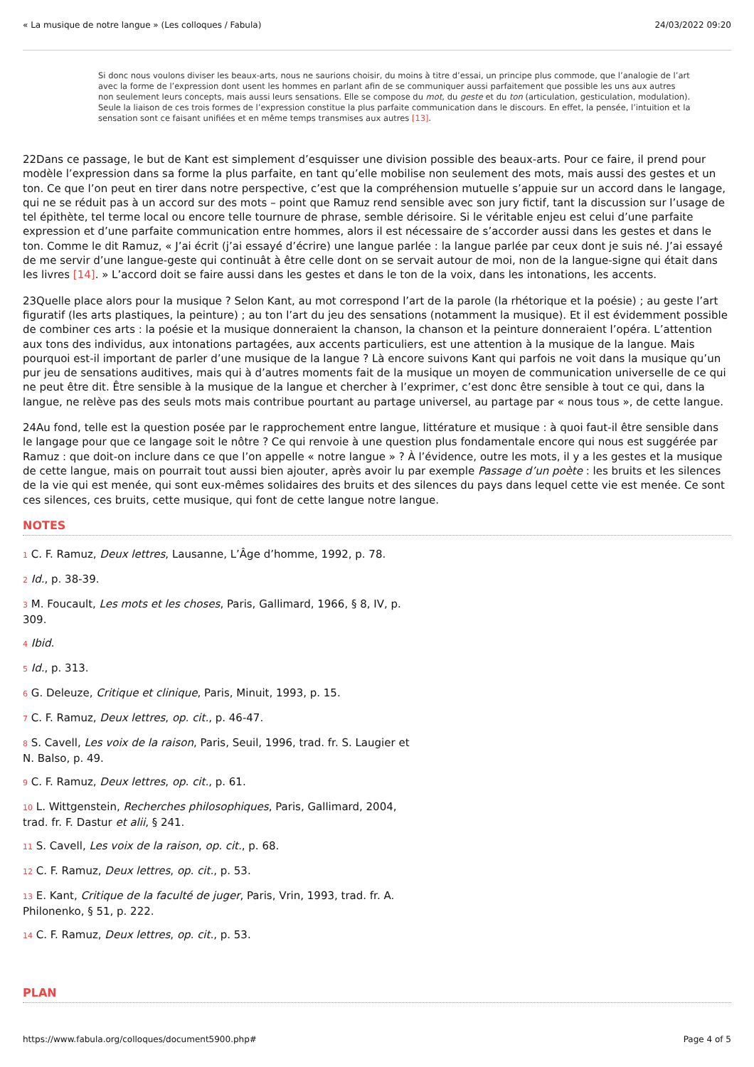« La musique de notre langue » (Les colloques / Fabula) 24/03/2022 09:20
Si donc nous voulons diviser les beaux-arts, nous ne saurions choisir, du moins à titre d’essai, un principe plus commode, que l’analogie de l’art avec la forme de l’expression dont usent les hommes en parlant afin de se communiquer aussi parfaitement que possible les uns aux autres non seulement leurs concepts, mais aussi leurs sensations. Elle se compose du mot, du geste et du ton (articulation, gesticulation, modulation). Seule la liaison de ces trois formes de l’expression constitue la plus parfaite communication dans le discours. En effet, la pensée, l’intuition et la sensation sont ce faisant unifiées et en même temps transmises aux autres [13].
22Dans ce passage, le but de Kant est simplement d’esquisser une division possible des beaux-arts. Pour ce faire, il prend pour modèle l’expression dans sa forme la plus parfaite, en tant qu’elle mobilise non seulement des mots, mais aussi des gestes et un ton. Ce que l’on peut en tirer dans notre perspective, c’est que la compréhension mutuelle s’appuie sur un accord dans le langage, qui ne se réduit pas à un accord sur des mots – point que Ramuz rend sensible avec son jury fictif, tant la discussion sur l’usage de tel épithète, tel terme local ou encore telle tournure de phrase, semble dérisoire. Si le véritable enjeu est celui d’une parfaite expression et d’une parfaite communication entre hommes, alors il est nécessaire de s’accorder aussi dans les gestes et dans le ton. Comme le dit Ramuz, « J’ai écrit (j’ai essayé d’écrire) une langue parlée : la langue parlée par ceux dont je suis né. J’ai essayé de me servir d’une langue-geste qui continuât à être celle dont on se servait autour de moi, non de la langue-signe qui était dans les livres [14]. » L’accord doit se faire aussi dans les gestes et dans le ton de la voix, dans les intonations, les accents.
23Quelle place alors pour la musique ? Selon Kant, au mot correspond l’art de la parole (la rhétorique et la poésie) ; au geste l’art figuratif (les arts plastiques, la peinture) ; au ton l’art du jeu des sensations (notamment la musique). Et il est évidemment possible de combiner ces arts : la poésie et la musique donneraient la chanson, la chanson et la peinture donneraient l’opéra. L’attention aux tons des individus, aux intonations partagées, aux accents particuliers, est une attention à la musique de la langue. Mais pourquoi est-il important de parler d’une musique de la langue ? Là encore suivons Kant qui parfois ne voit dans la musique qu’un pur jeu de sensations auditives, mais qui à d’autres moments fait de la musique un moyen de communication universelle de ce qui ne peut être dit. Être sensible à la musique de la langue et chercher à l’exprimer, c’est donc être sensible à tout ce qui, dans la langue, ne relève pas des seuls mots mais contribue pourtant au partage universel, au partage par « nous tous », de cette langue.
24Au fond, telle est la question posée par le rapprochement entre langue, littérature et musique : à quoi faut-il être sensible dans le langage pour que ce langage soit le nôtre ? Ce qui renvoie à une question plus fondamentale encore qui nous est suggérée par Ramuz : que doit-on inclure dans ce que l’on appelle « notre langue » ? À l’évidence, outre les mots, il y a les gestes et la musique de cette langue, mais on pourrait tout aussi bien ajouter, après avoir lu par exemple Passage d’un poète : les bruits et les silences de la vie qui est menée, qui sont eux-mêmes solidaires des bruits et des silences du pays dans lequel cette vie est menée. Ce sont ces silences, ces bruits, cette musique, qui font de cette langue notre langue.
NOTES
1 C. F. Ramuz, Deux lettres, Lausanne, L’Âge d’homme, 1992, p. 78.
2 Id., p. 38-39.
3 M. Foucault, Les mots et les choses, Paris, Gallimard, 1966, § 8, IV, p. 309.
4 Ibid.
5 Id., p. 313.
6 G. Deleuze, Critique et clinique, Paris, Minuit, 1993, p. 15.
7 C. F. Ramuz, Deux lettres, op. cit., p. 46-47.
8 S. Cavell, Les voix de la raison, Paris, Seuil, 1996, trad. fr. S. Laugier et N. Balso, p. 49.
9 C. F. Ramuz, Deux lettres, op. cit., p. 61.
10 L. Wittgenstein, Recherches philosophiques, Paris, Gallimard, 2004, trad. fr. F. Dastur et alii, § 241.
11 S. Cavell, Les voix de la raison, op. cit., p. 68.
12 C. F. Ramuz, Deux lettres, op. cit., p. 53.
13 E. Kant, Critique de la faculté de juger, Paris, Vrin, 1993, trad. fr. A. Philonenko, § 51, p. 222.
14 C. F. Ramuz, Deux lettres, op. cit., p. 53.
PLAN
https://www.fabula.org/colloques/document5900.php# Page 4 of 5